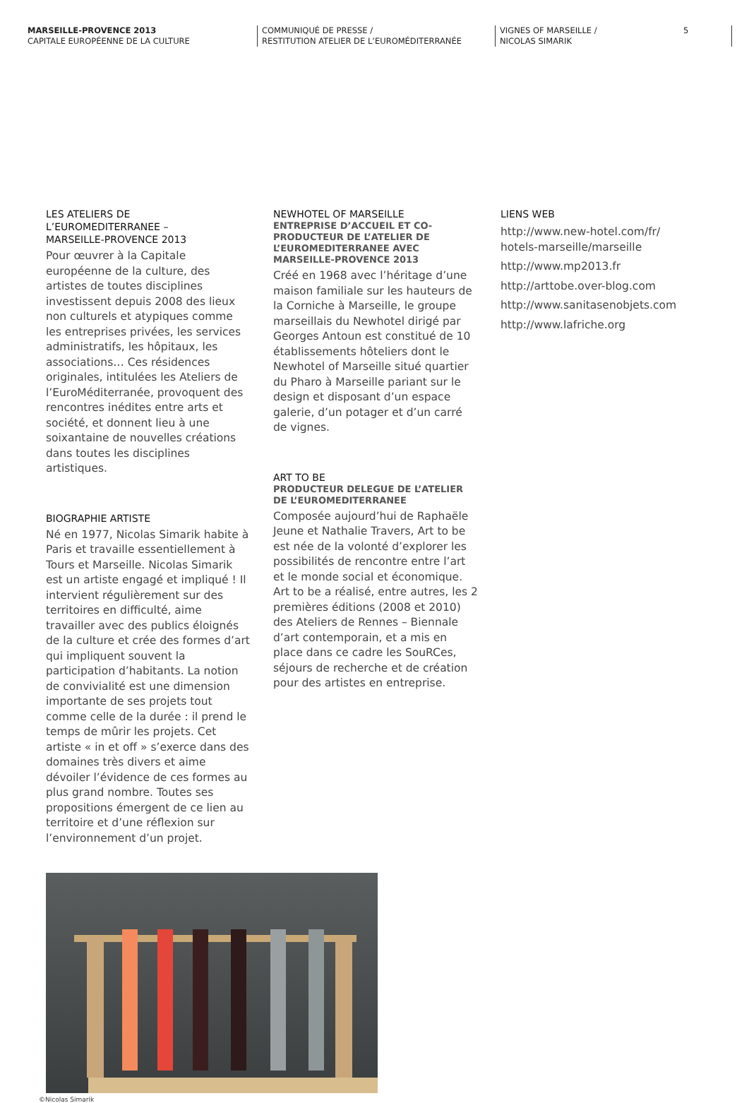MARSEILLE-PROVENCE 2013
CAPITALE EUROPÉENNE DE LA CULTURE
COMMUNIQUÉ DE PRESSE /
RESTITUTION ATELIER DE L’EUROMÉDITERRANÉE
VIGNES OF MARSEILLE /
NICOLAS SIMARIK
5
LES ATELIERS DE
L’EUROMEDITERRANEE –
MARSEILLE-PROVENCE 2013
Pour œuvrer à la Capitale européenne de la culture, des artistes de toutes disciplines investissent depuis 2008 des lieux non culturels et atypiques comme les entreprises privées, les services administratifs, les hôpitaux, les associations… Ces résidences originales, intitulées les Ateliers de l’EuroMéditerranée, provoquent des rencontres inédites entre arts et société, et donnent lieu à une soixantaine de nouvelles créations dans toutes les disciplines artistiques.
BIOGRAPHIE ARTISTE
Né en 1977, Nicolas Simarik habite à Paris et travaille essentiellement à Tours et Marseille. Nicolas Simarik est un artiste engagé et impliqué ! Il intervient régulièrement sur des territoires en difficulté, aime travailler avec des publics éloignés de la culture et crée des formes d’art qui impliquent souvent la participation d’habitants. La notion de convivialité est une dimension importante de ses projets tout comme celle de la durée : il prend le temps de mûrir les projets. Cet artiste « in et off » s’exerce dans des domaines très divers et aime dévoiler l’évidence de ces formes au plus grand nombre. Toutes ses propositions émergent de ce lien au territoire et d’une réflexion sur l’environnement d’un projet.
NEWHOTEL OF MARSEILLE
ENTREPRISE D’ACCUEIL ET CO-PRODUCTEUR DE L’ATELIER DE L’EUROMEDITERRANEE AVEC MARSEILLE-PROVENCE 2013
Créé en 1968 avec l’héritage d’une maison familiale sur les hauteurs de la Corniche à Marseille, le groupe marseillais du Newhotel dirigé par Georges Antoun est constitué de 10 établissements hôteliers dont le Newhotel of Marseille situé quartier du Pharo à Marseille pariant sur le design et disposant d’un espace galerie, d’un potager et d’un carré de vignes.
ART TO BE
PRODUCTEUR DELEGUE DE L’ATELIER DE L’EUROMEDITERRANEE
Composée aujourd’hui de Raphaële Jeune et Nathalie Travers, Art to be est née de la volonté d’explorer les possibilités de rencontre entre l’art et le monde social et économique. Art to be a réalisé, entre autres, les 2 premières éditions (2008 et 2010) des Ateliers de Rennes – Biennale d’art contemporain, et a mis en place dans ce cadre les SouRCes, séjours de recherche et de création pour des artistes en entreprise.
LIENS WEB
http://www.new-hotel.com/fr/
hotels-marseille/marseille
http://www.mp2013.fr
http://arttobe.over-blog.com
http://www.sanitasenobjets.com
http://www.lafriche.org
©Nicolas Simarik